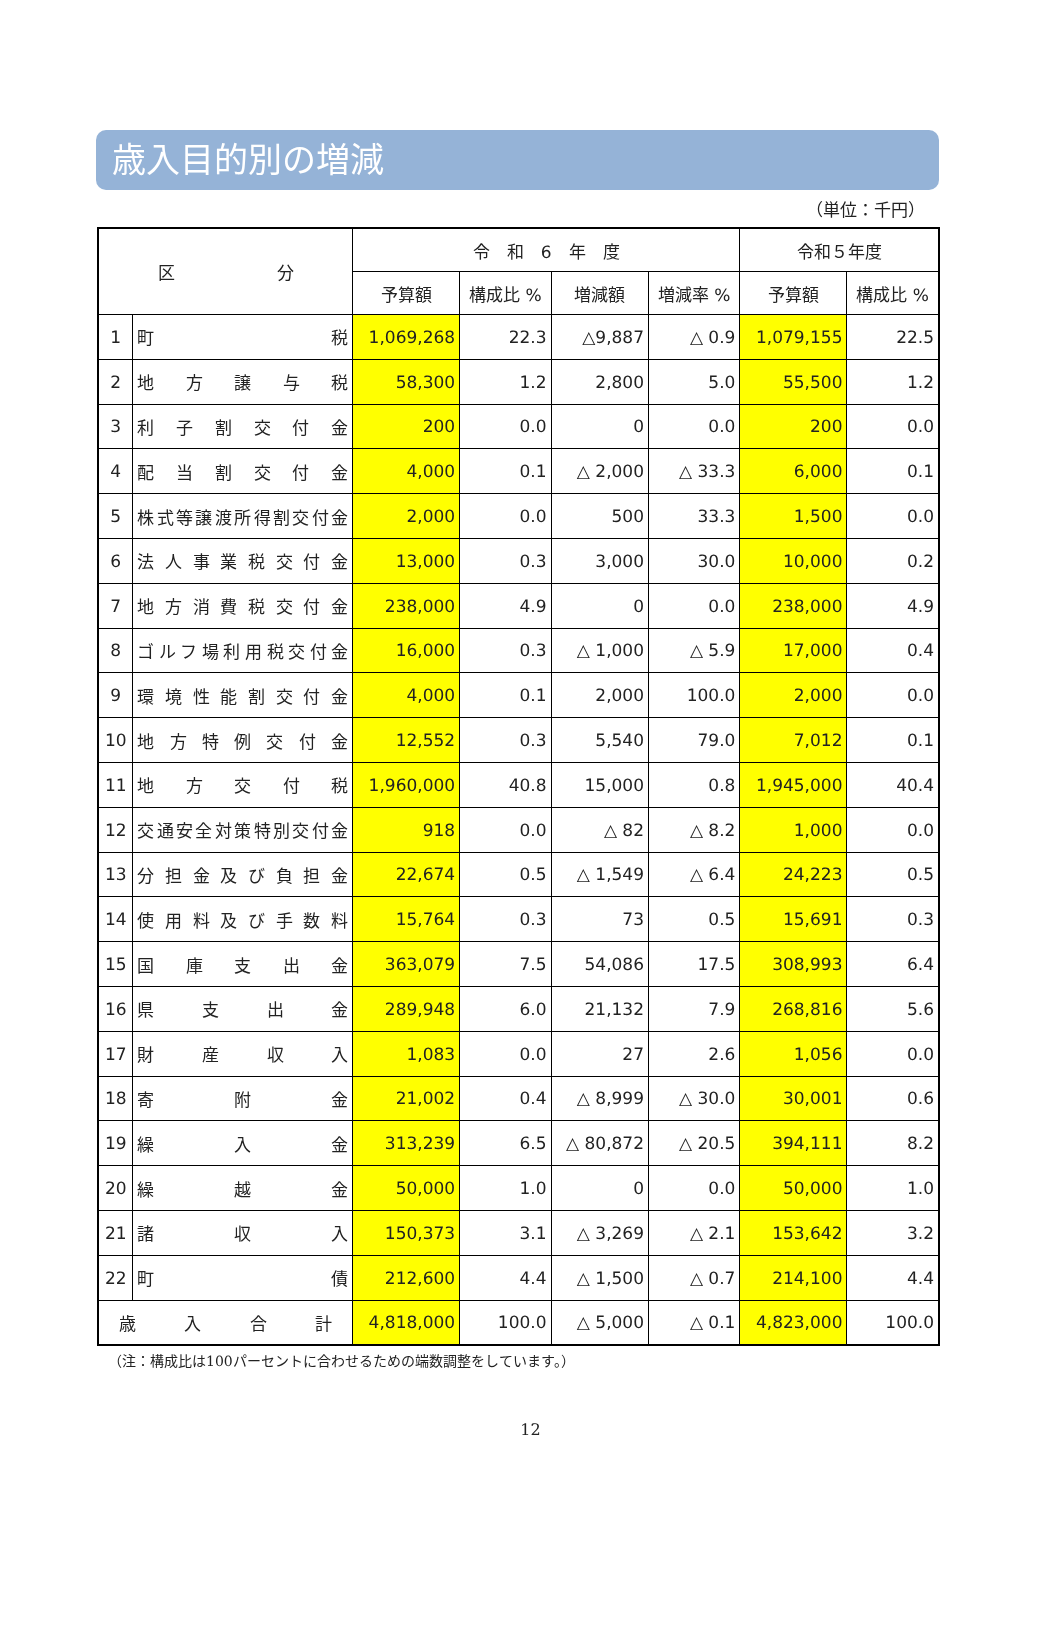歳入目的別の増減
（単位：千円）
| 区 分 | | 令 和 6 年 度 | | | | 令和５年度 | |
| --- | --- | --- | --- | --- | --- | --- | --- |
| | | 予算額 | 構成比 % | 増減額 | 増減率 % | 予算額 | 構成比 % |
| 1 | 町 税 | 1,069,268 | 22.3 | △9,887 | △ 0.9 | 1,079,155 | 22.5 |
| 2 | 地 方 譲 与 税 | 58,300 | 1.2 | 2,800 | 5.0 | 55,500 | 1.2 |
| 3 | 利 子 割 交 付 金 | 200 | 0.0 | 0 | 0.0 | 200 | 0.0 |
| 4 | 配 当 割 交 付 金 | 4,000 | 0.1 | △ 2,000 | △ 33.3 | 6,000 | 0.1 |
| 5 | 株式等譲渡所得割交付金 | 2,000 | 0.0 | 500 | 33.3 | 1,500 | 0.0 |
| 6 | 法 人 事 業 税 交 付 金 | 13,000 | 0.3 | 3,000 | 30.0 | 10,000 | 0.2 |
| 7 | 地 方 消 費 税 交 付 金 | 238,000 | 4.9 | 0 | 0.0 | 238,000 | 4.9 |
| 8 | ゴルフ場利用税交付金 | 16,000 | 0.3 | △ 1,000 | △ 5.9 | 17,000 | 0.4 |
| 9 | 環 境 性 能 割 交 付 金 | 4,000 | 0.1 | 2,000 | 100.0 | 2,000 | 0.0 |
| 10 | 地 方 特 例 交 付 金 | 12,552 | 0.3 | 5,540 | 79.0 | 7,012 | 0.1 |
| 11 | 地 方 交 付 税 | 1,960,000 | 40.8 | 15,000 | 0.8 | 1,945,000 | 40.4 |
| 12 | 交通安全対策特別交付金 | 918 | 0.0 | △ 82 | △ 8.2 | 1,000 | 0.0 |
| 13 | 分 担 金 及 び 負 担 金 | 22,674 | 0.5 | △ 1,549 | △ 6.4 | 24,223 | 0.5 |
| 14 | 使 用 料 及 び 手 数 料 | 15,764 | 0.3 | 73 | 0.5 | 15,691 | 0.3 |
| 15 | 国 庫 支 出 金 | 363,079 | 7.5 | 54,086 | 17.5 | 308,993 | 6.4 |
| 16 | 県 支 出 金 | 289,948 | 6.0 | 21,132 | 7.9 | 268,816 | 5.6 |
| 17 | 財 産 収 入 | 1,083 | 0.0 | 27 | 2.6 | 1,056 | 0.0 |
| 18 | 寄 附 金 | 21,002 | 0.4 | △ 8,999 | △ 30.0 | 30,001 | 0.6 |
| 19 | 繰 入 金 | 313,239 | 6.5 | △ 80,872 | △ 20.5 | 394,111 | 8.2 |
| 20 | 繰 越 金 | 50,000 | 1.0 | 0 | 0.0 | 50,000 | 1.0 |
| 21 | 諸 収 入 | 150,373 | 3.1 | △ 3,269 | △ 2.1 | 153,642 | 3.2 |
| 22 | 町 債 | 212,600 | 4.4 | △ 1,500 | △ 0.7 | 214,100 | 4.4 |
| 歳 入 合 計 | | 4,818,000 | 100.0 | △ 5,000 | △ 0.1 | 4,823,000 | 100.0 |
（注：構成比は100パーセントに合わせるための端数調整をしています。）
12